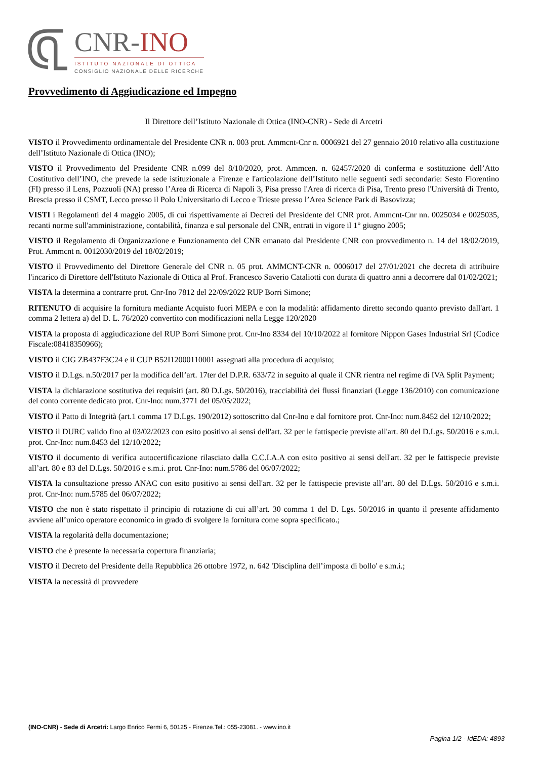CNR-INO
ISTITUTO NAZIONALE DI OTTICA
CONSIGLIO NAZIONALE DELLE RICERCHE
Provvedimento di Aggiudicazione ed Impegno
Il Direttore dell’Istituto Nazionale di Ottica (INO-CNR) - Sede di Arcetri
VISTO il Provvedimento ordinamentale del Presidente CNR n. 003 prot. Ammcnt-Cnr n. 0006921 del 27 gennaio 2010 relativo alla costituzione dell’Istituto Nazionale di Ottica (INO);
VISTO il Provvedimento del Presidente CNR n.099 del 8/10/2020, prot. Ammcen. n. 62457/2020 di conferma e sostituzione dell’Atto Costitutivo dell’INO, che prevede la sede istituzionale a Firenze e l'articolazione dell’Istituto nelle seguenti sedi secondarie: Sesto Fiorentino (FI) presso il Lens, Pozzuoli (NA) presso l’Area di Ricerca di Napoli 3, Pisa presso l'Area di ricerca di Pisa, Trento preso l'Università di Trento, Brescia presso il CSMT, Lecco presso il Polo Universitario di Lecco e Trieste presso l’Area Science Park di Basovizza;
VISTI i Regolamenti del 4 maggio 2005, di cui rispettivamente ai Decreti del Presidente del CNR prot. Ammcnt-Cnr nn. 0025034 e 0025035, recanti norme sull'amministrazione, contabilità, finanza e sul personale del CNR, entrati in vigore il 1° giugno 2005;
VISTO il Regolamento di Organizzazione e Funzionamento del CNR emanato dal Presidente CNR con provvedimento n. 14 del 18/02/2019, Prot. Ammcnt n. 0012030/2019 del 18/02/2019;
VISTO il Provvedimento del Direttore Generale del CNR n. 05 prot. AMMCNT-CNR n. 0006017 del 27/01/2021 che decreta di attribuire l'incarico di Direttore dell'Istituto Nazionale di Ottica al Prof. Francesco Saverio Cataliotti con durata di quattro anni a decorrere dal 01/02/2021;
VISTA la determina a contrarre prot. Cnr-Ino 7812 del 22/09/2022 RUP Borri Simone;
RITENUTO di acquisire la fornitura mediante Acquisto fuori MEPA e con la modalità: affidamento diretto secondo quanto previsto dall'art. 1 comma 2 lettera a) del D. L. 76/2020 convertito con modificazioni nella Legge 120/2020
VISTA la proposta di aggiudicazione del RUP Borri Simone prot. Cnr-Ino 8334 del 10/10/2022 al fornitore Nippon Gases Industrial Srl (Codice Fiscale:08418350966);
VISTO il CIG ZB437F3C24 e il CUP B52I12000110001 assegnati alla procedura di acquisto;
VISTO il D.Lgs. n.50/2017 per la modifica dell’art. 17ter del D.P.R. 633/72 in seguito al quale il CNR rientra nel regime di IVA Split Payment;
VISTA la dichiarazione sostitutiva dei requisiti (art. 80 D.Lgs. 50/2016), tracciabilità dei flussi finanziari (Legge 136/2010) con comunicazione del conto corrente dedicato prot. Cnr-Ino: num.3771 del 05/05/2022;
VISTO il Patto di Integrità (art.1 comma 17 D.Lgs. 190/2012) sottoscritto dal Cnr-Ino e dal fornitore prot. Cnr-Ino: num.8452 del 12/10/2022;
VISTO il DURC valido fino al 03/02/2023 con esito positivo ai sensi dell'art. 32 per le fattispecie previste all'art. 80 del D.Lgs. 50/2016 e s.m.i. prot. Cnr-Ino: num.8453 del 12/10/2022;
VISTO il documento di verifica autocertificazione rilasciato dalla C.C.I.A.A con esito positivo ai sensi dell'art. 32 per le fattispecie previste all’art. 80 e 83 del D.Lgs. 50/2016 e s.m.i. prot. Cnr-Ino: num.5786 del 06/07/2022;
VISTA la consultazione presso ANAC con esito positivo ai sensi dell'art. 32 per le fattispecie previste all’art. 80 del D.Lgs. 50/2016 e s.m.i. prot. Cnr-Ino: num.5785 del 06/07/2022;
VISTO che non è stato rispettato il principio di rotazione di cui all’art. 30 comma 1 del D. Lgs. 50/2016 in quanto il presente affidamento avviene all’unico operatore economico in grado di svolgere la fornitura come sopra specificato.;
VISTA la regolarità della documentazione;
VISTO che è presente la necessaria copertura finanziaria;
VISTO il Decreto del Presidente della Repubblica 26 ottobre 1972, n. 642 'Disciplina dell’imposta di bollo' e s.m.i.;
VISTA la necessità di provvedere
(INO-CNR) - Sede di Arcetri: Largo Enrico Fermi 6, 50125 - Firenze.Tel.: 055-23081. - www.ino.it
Pagina 1/2 - IdEDA: 4893